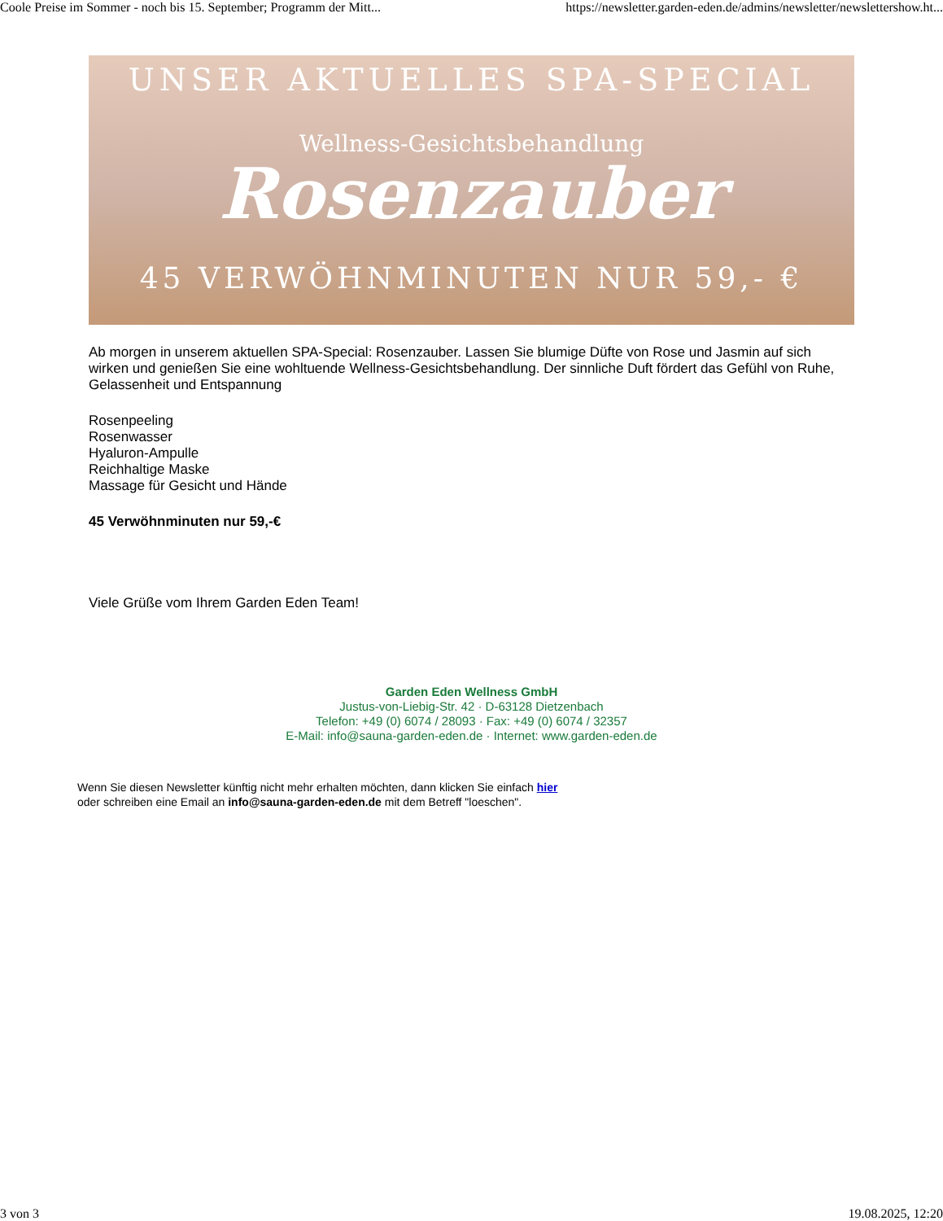Coole Preise im Sommer - noch bis 15. September; Programm der Mitt... https://newsletter.garden-eden.de/admins/newsletter/newslettershow.ht...
UNSER AKTUELLES SPA-SPECIAL
Wellness-Gesichtsbehandlung
Rosenzauber
45 VERWÖHNMINUTEN NUR 59,- €
Ab morgen in unserem aktuellen SPA-Special: Rosenzauber. Lassen Sie blumige Düfte von Rose und Jasmin auf sich wirken und genießen Sie eine wohltuende Wellness-Gesichtsbehandlung. Der sinnliche Duft fördert das Gefühl von Ruhe, Gelassenheit und Entspannung
Rosenpeeling
Rosenwasser
Hyaluron-Ampulle
Reichhaltige Maske
Massage für Gesicht und Hände
45 Verwöhnminuten nur 59,-€
Viele Grüße vom Ihrem Garden Eden Team!
Garden Eden Wellness GmbH
Justus-von-Liebig-Str. 42 · D-63128 Dietzenbach
Telefon: +49 (0) 6074 / 28093 · Fax: +49 (0) 6074 / 32357
E-Mail: info@sauna-garden-eden.de · Internet: www.garden-eden.de
Wenn Sie diesen Newsletter künftig nicht mehr erhalten möchten, dann klicken Sie einfach hier
oder schreiben eine Email an info@sauna-garden-eden.de mit dem Betreff "loeschen".
3 von 3 19.08.2025, 12:20